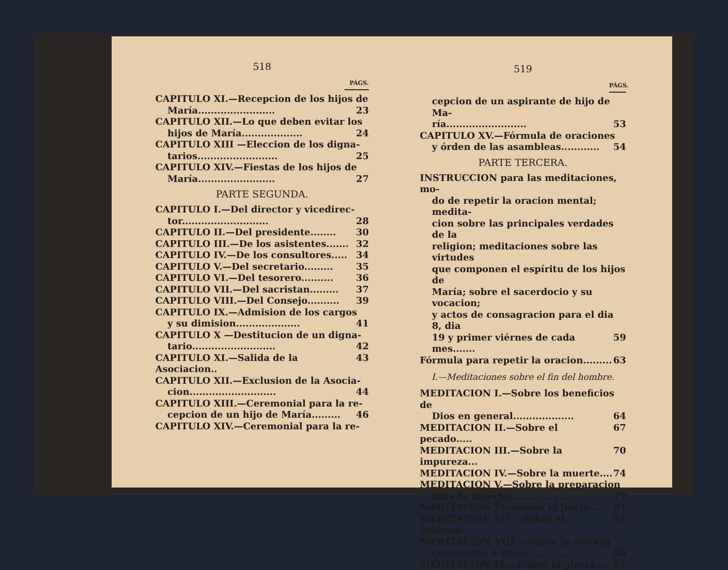518
PÁGS.
CAPITULO XI.—Recepcion de los hijos de
María........................ 23
CAPITULO XII.—Lo que deben evitar los
hijos de María................... 24
CAPITULO XIII —Eleccion de los digna-
tarios......................... 25
CAPITULO XIV.—Fiestas de los hijos de
María........................ 27
PARTE SEGUNDA.
CAPITULO I.—Del director y vicedirec-
tor........................... 28
CAPITULO II.—Del presidente........ 30
CAPITULO III.—De los asistentes....... 32
CAPITULO IV.—De los consultores..... 34
CAPITULO V.—Del secretario......... 35
CAPITULO VI.—Del tesorero.......... 36
CAPITULO VII.—Del sacristan......... 37
CAPITULO VIII.—Del Consejo.......... 39
CAPITULO IX.—Admision de los cargos
y su dimision.................... 41
CAPITULO X —Destitucion de un digna-
tario.......................... 42
CAPITULO XI.—Salida de la Asociacion.. 43
CAPITULO XII.—Exclusion de la Asocia-
cion........................... 44
CAPITULO XIII.—Ceremonial para la re-
cepcion de un hijo de María......... 46
CAPITULO XIV.—Ceremonial para la re-
519
PÁGS.
cepcion de un aspirante de hijo de Ma-
ría......................... 53
CAPITULO XV.—Fórmula de oraciones
y órden de las asambleas............ 54
PARTE TERCERA.
INSTRUCCION para las meditaciones, mo-
do de repetir la oracion mental; medita-
cion sobre las principales verdades de la
religion; meditaciones sobre las virtudes
que componen el espíritu de los hijos de
María; sobre el sacerdocio y su vocacion;
y actos de consagracion para el dia 8, dia
19 y primer viérnes de cada mes....... 59
Fórmula para repetir la oracion......... 63
I.—Meditaciones sobre el fin del hombre.
MEDITACION I.—Sobre los beneficios de
Dios en general................... 64
MEDITACION II.—Sobre el pecado..... 67
MEDITACION III.—Sobre la impureza... 70
MEDITACION IV.—Sobre la muerte.... 74
MEDITACION V.—Sobre la preparacion
para la muerte................... 77
MEDITACION VI—Sobre el juicio..... 81
MEDITACION VII —Sobre el infierno... 84
MEDITACION VIII.—Sobre la sincera
conversion á Dios.................. 88
MEDITACION IX.—Sobre la gloria..... 91